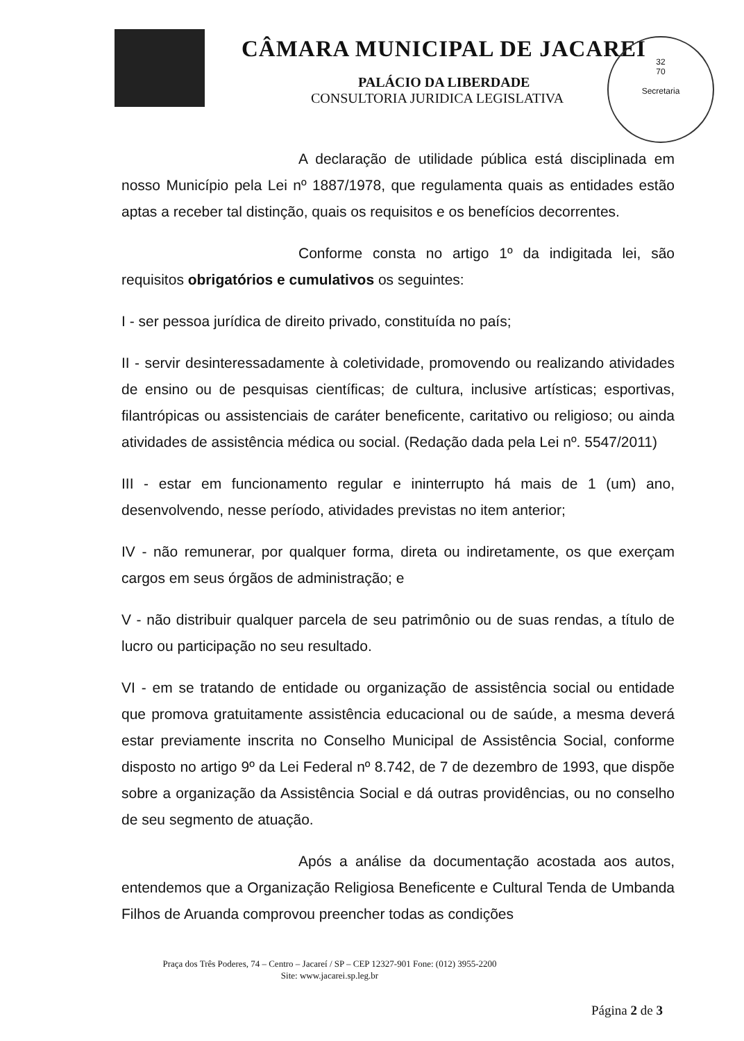32
70
Secretaria
CÂMARA MUNICIPAL DE JACAREI
PALÁCIO DA LIBERDADE
CONSULTORIA JURIDICA LEGISLATIVA
A declaração de utilidade pública está disciplinada em nosso Município pela Lei nº 1887/1978, que regulamenta quais as entidades estão aptas a receber tal distinção, quais os requisitos e os benefícios decorrentes.
Conforme consta no artigo 1º da indigitada lei, são requisitos obrigatórios e cumulativos os seguintes:
I - ser pessoa jurídica de direito privado, constituída no país;
II - servir desinteressadamente à coletividade, promovendo ou realizando atividades de ensino ou de pesquisas científicas; de cultura, inclusive artísticas; esportivas, filantrópicas ou assistenciais de caráter beneficente, caritativo ou religioso; ou ainda atividades de assistência médica ou social. (Redação dada pela Lei nº. 5547/2011)
III - estar em funcionamento regular e ininterrupto há mais de 1 (um) ano, desenvolvendo, nesse período, atividades previstas no item anterior;
IV - não remunerar, por qualquer forma, direta ou indiretamente, os que exerçam cargos em seus órgãos de administração; e
V - não distribuir qualquer parcela de seu patrimônio ou de suas rendas, a título de lucro ou participação no seu resultado.
VI - em se tratando de entidade ou organização de assistência social ou entidade que promova gratuitamente assistência educacional ou de saúde, a mesma deverá estar previamente inscrita no Conselho Municipal de Assistência Social, conforme disposto no artigo 9º da Lei Federal nº 8.742, de 7 de dezembro de 1993, que dispõe sobre a organização da Assistência Social e dá outras providências, ou no conselho de seu segmento de atuação.
Após a análise da documentação acostada aos autos, entendemos que a Organização Religiosa Beneficente e Cultural Tenda de Umbanda Filhos de Aruanda comprovou preencher todas as condições
Praça dos Três Poderes, 74 – Centro – Jacareí / SP – CEP 12327-901 Fone: (012) 3955-2200
Site: www.jacarei.sp.leg.br
Página 2 de 3